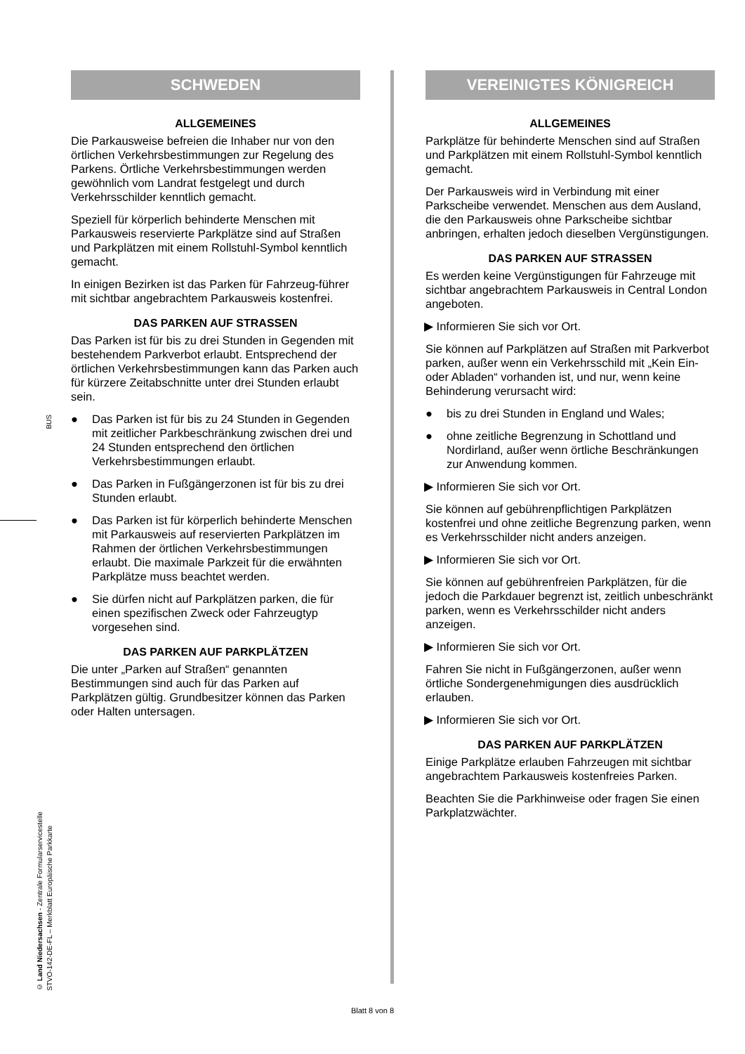BUS
© Land Niedersachsen - Zentrale Formularservicestelle
STVO-142-DE-FL – Merkblatt Europäische Parkkarte
SCHWEDEN
ALLGEMEINES
Die Parkausweise befreien die Inhaber nur von den örtlichen Verkehrsbestimmungen zur Regelung des Parkens. Örtliche Verkehrsbestimmungen werden gewöhnlich vom Landrat festgelegt und durch Verkehrsschilder kenntlich gemacht.
Speziell für körperlich behinderte Menschen mit Parkausweis reservierte Parkplätze sind auf Straßen und Parkplätzen mit einem Rollstuhl-Symbol kenntlich gemacht.
In einigen Bezirken ist das Parken für Fahrzeug-führer mit sichtbar angebrachtem Parkausweis kostenfrei.
DAS PARKEN AUF STRASSEN
Das Parken ist für bis zu drei Stunden in Gegenden mit bestehendem Parkverbot erlaubt. Entsprechend der örtlichen Verkehrsbestimmungen kann das Parken auch für kürzere Zeitabschnitte unter drei Stunden erlaubt sein.
● Das Parken ist für bis zu 24 Stunden in Gegenden mit zeitlicher Parkbeschränkung zwischen drei und 24 Stunden entsprechend den örtlichen Verkehrsbestimmungen erlaubt.
● Das Parken in Fußgängerzonen ist für bis zu drei Stunden erlaubt.
● Das Parken ist für körperlich behinderte Menschen mit Parkausweis auf reservierten Parkplätzen im Rahmen der örtlichen Verkehrsbestimmungen erlaubt. Die maximale Parkzeit für die erwähnten Parkplätze muss beachtet werden.
● Sie dürfen nicht auf Parkplätzen parken, die für einen spezifischen Zweck oder Fahrzeugtyp vorgesehen sind.
DAS PARKEN AUF PARKPLÄTZEN
Die unter „Parken auf Straßen“ genannten Bestimmungen sind auch für das Parken auf Parkplätzen gültig. Grundbesitzer können das Parken oder Halten untersagen.
VEREINIGTES KÖNIGREICH
ALLGEMEINES
Parkplätze für behinderte Menschen sind auf Straßen und Parkplätzen mit einem Rollstuhl-Symbol kenntlich gemacht.
Der Parkausweis wird in Verbindung mit einer Parkscheibe verwendet. Menschen aus dem Ausland, die den Parkausweis ohne Parkscheibe sichtbar anbringen, erhalten jedoch dieselben Vergünstigungen.
DAS PARKEN AUF STRASSEN
Es werden keine Vergünstigungen für Fahrzeuge mit sichtbar angebrachtem Parkausweis in Central London angeboten.
▶ Informieren Sie sich vor Ort.
Sie können auf Parkplätzen auf Straßen mit Parkverbot parken, außer wenn ein Verkehrsschild mit „Kein Ein- oder Abladen“ vorhanden ist, und nur, wenn keine Behinderung verursacht wird:
● bis zu drei Stunden in England und Wales;
● ohne zeitliche Begrenzung in Schottland und Nordirland, außer wenn örtliche Beschränkungen zur Anwendung kommen.
▶ Informieren Sie sich vor Ort.
Sie können auf gebührenpflichtigen Parkplätzen kostenfrei und ohne zeitliche Begrenzung parken, wenn es Verkehrsschilder nicht anders anzeigen.
▶ Informieren Sie sich vor Ort.
Sie können auf gebührenfreien Parkplätzen, für die jedoch die Parkdauer begrenzt ist, zeitlich unbeschränkt parken, wenn es Verkehrsschilder nicht anders anzeigen.
▶ Informieren Sie sich vor Ort.
Fahren Sie nicht in Fußgängerzonen, außer wenn örtliche Sondergenehmigungen dies ausdrücklich erlauben.
▶ Informieren Sie sich vor Ort.
DAS PARKEN AUF PARKPLÄTZEN
Einige Parkplätze erlauben Fahrzeugen mit sichtbar angebrachtem Parkausweis kostenfreies Parken.
Beachten Sie die Parkhinweise oder fragen Sie einen Parkplatzwächter.
Blatt 8 von 8